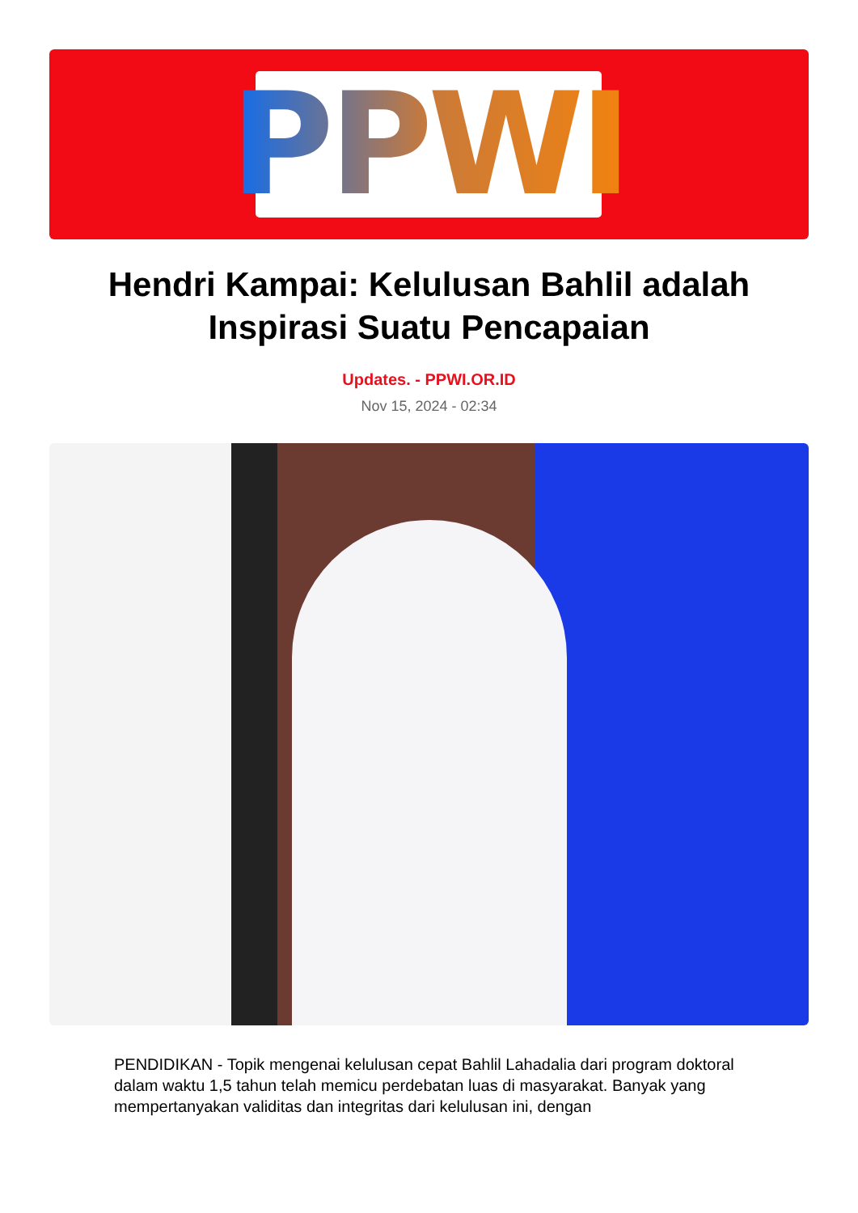PPWI
Hendri Kampai: Kelulusan Bahlil adalah Inspirasi Suatu Pencapaian
Updates. - PPWI.OR.ID
Nov 15, 2024 - 02:34
PENDIDIKAN - Topik mengenai kelulusan cepat Bahlil Lahadalia dari program doktoral dalam waktu 1,5 tahun telah memicu perdebatan luas di masyarakat. Banyak yang mempertanyakan validitas dan integritas dari kelulusan ini, dengan